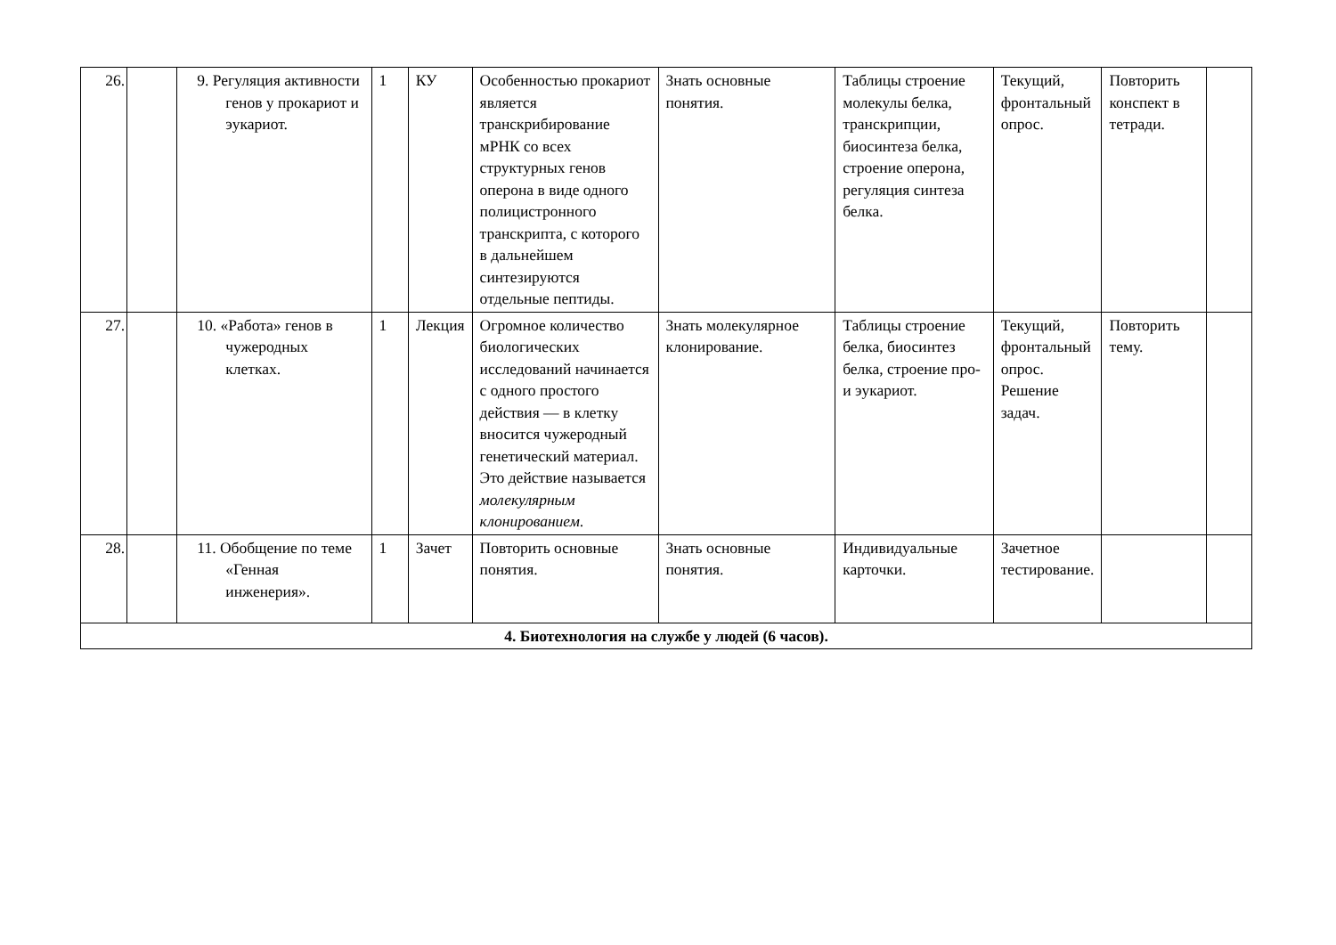| 26. | | 9. Регуляция активности генов у прокариот и эукариот. | 1 | КУ | Особенностью прокариот является транскрибирование мРНК со всех структурных генов оперона в виде одного полицистронного транскрипта, с которого в дальнейшем синтезируются отдельные пептиды. | Знать основные понятия. | Таблицы строение молекулы белка, транскрипции, биосинтеза белка, строение оперона, регуляция синтеза белка. | Текущий, фронтальный опрос. | Повторить конспект в тетради. | |
| 27. | | 10. «Работа» генов в чужеродных клетках. | 1 | Лекция | Огромное количество биологических исследований начинается с одного простого действия — в клетку вносится чужеродный генетический материал. Это действие называется молекулярным клонированием . | Знать молекулярное клонирование. | Таблицы строение белка, биосинтез белка, строение про- и эукариот. | Текущий, фронтальный опрос. Решение задач. | Повторить тему. | |
| 28. | | 11. Обобщение по теме «Генная инженерия». | 1 | Зачет | Повторить основные понятия. | Знать основные понятия. | Индивидуальные карточки. | Зачетное тестирование. | | |
| 4. Биотехнология на службе у людей (6 часов). | | | | | | | | | | |